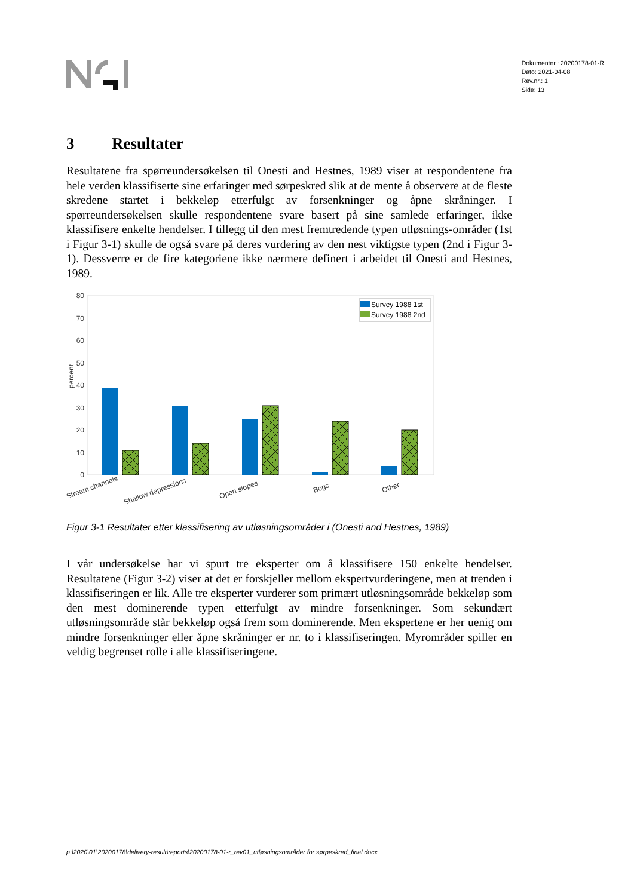Dokumentnr.: 20200178-01-R
Dato: 2021-04-08
Rev.nr.: 1
Side: 13
3 Resultater
Resultatene fra spørreundersøkelsen til Onesti and Hestnes, 1989 viser at respondentene fra hele verden klassifiserte sine erfaringer med sørpeskred slik at de mente å observere at de fleste skredene startet i bekkeløp etterfulgt av forsenkninger og åpne skråninger. I spørreundersøkelsen skulle respondentene svare basert på sine samlede erfaringer, ikke klassifisere enkelte hendelser. I tillegg til den mest fremtredende typen utløsnings-områder (1st i Figur 3-1) skulle de også svare på deres vurdering av den nest viktigste typen (2nd i Figur 3-1). Dessverre er de fire kategoriene ikke nærmere definert i arbeidet til Onesti and Hestnes, 1989.
80
70
60
50
40
30
20
10
0
percent
Survey 1988 1st
Survey 1988 2nd
Stream channels
Shallow depressions
Open slopes
Bogs
Other
Figur 3-1 Resultater etter klassifisering av utløsningsområder i (Onesti and Hestnes, 1989)
I vår undersøkelse har vi spurt tre eksperter om å klassifisere 150 enkelte hendelser. Resultatene (Figur 3-2) viser at det er forskjeller mellom ekspertvurderingene, men at trenden i klassifiseringen er lik. Alle tre eksperter vurderer som primært utløsningsområde bekkeløp som den mest dominerende typen etterfulgt av mindre forsenkninger. Som sekundært utløsningsområde står bekkeløp også frem som dominerende. Men ekspertene er her uenig om mindre forsenkninger eller åpne skråninger er nr. to i klassifiseringen. Myrområder spiller en veldig begrenset rolle i alle klassifiseringene.
p:\2020\01\20200178\delivery-result\reports\20200178-01-r_rev01_utløsningsområder for sørpeskred_final.docx